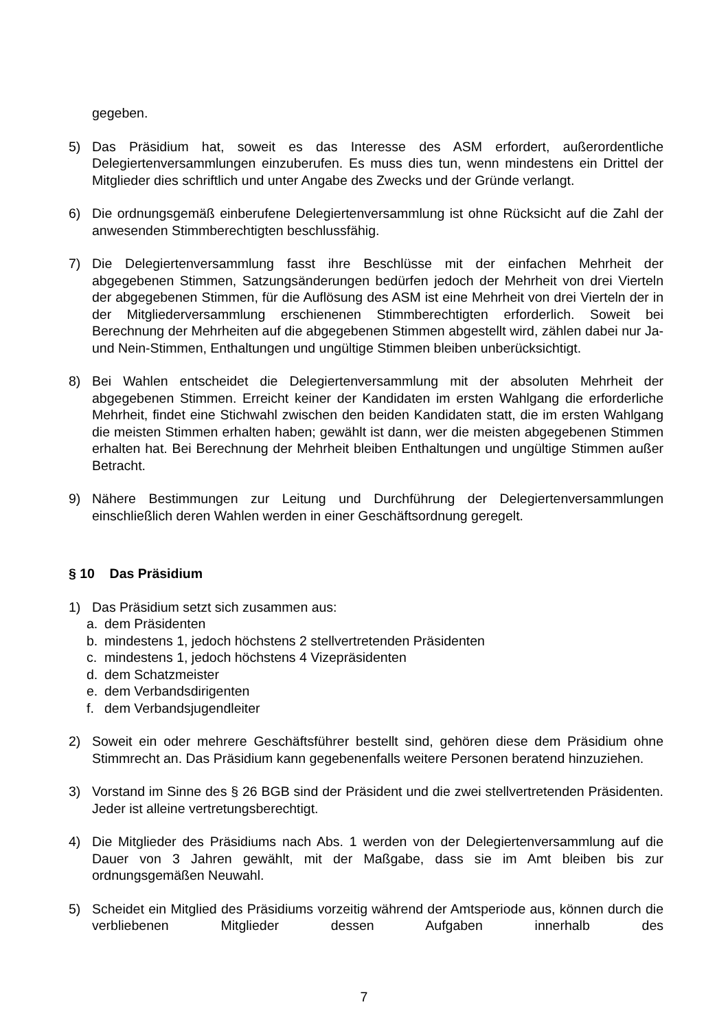gegeben.
5) Das Präsidium hat, soweit es das Interesse des ASM erfordert, außerordentliche Delegiertenversammlungen einzuberufen. Es muss dies tun, wenn mindestens ein Drittel der Mitglieder dies schriftlich und unter Angabe des Zwecks und der Gründe verlangt.
6) Die ordnungsgemäß einberufene Delegiertenversammlung ist ohne Rücksicht auf die Zahl der anwesenden Stimmberechtigten beschlussfähig.
7) Die Delegiertenversammlung fasst ihre Beschlüsse mit der einfachen Mehrheit der abgegebenen Stimmen, Satzungsänderungen bedürfen jedoch der Mehrheit von drei Vierteln der abgegebenen Stimmen, für die Auflösung des ASM ist eine Mehrheit von drei Vierteln der in der Mitgliederversammlung erschienenen Stimmberechtigten erforderlich. Soweit bei Berechnung der Mehrheiten auf die abgegebenen Stimmen abgestellt wird, zählen dabei nur Ja- und Nein-Stimmen, Enthaltungen und ungültige Stimmen bleiben unberücksichtigt.
8) Bei Wahlen entscheidet die Delegiertenversammlung mit der absoluten Mehrheit der abgegebenen Stimmen. Erreicht keiner der Kandidaten im ersten Wahlgang die erforderliche Mehrheit, findet eine Stichwahl zwischen den beiden Kandidaten statt, die im ersten Wahlgang die meisten Stimmen erhalten haben; gewählt ist dann, wer die meisten abgegebenen Stimmen erhalten hat. Bei Berechnung der Mehrheit bleiben Enthaltungen und ungültige Stimmen außer Betracht.
9) Nähere Bestimmungen zur Leitung und Durchführung der Delegiertenversammlungen einschließlich deren Wahlen werden in einer Geschäftsordnung geregelt.
§ 10 Das Präsidium
1) Das Präsidium setzt sich zusammen aus:
a. dem Präsidenten
b. mindestens 1, jedoch höchstens 2 stellvertretenden Präsidenten
c. mindestens 1, jedoch höchstens 4 Vizepräsidenten
d. dem Schatzmeister
e. dem Verbandsdirigenten
f. dem Verbandsjugendleiter
2) Soweit ein oder mehrere Geschäftsführer bestellt sind, gehören diese dem Präsidium ohne Stimmrecht an. Das Präsidium kann gegebenenfalls weitere Personen beratend hinzuziehen.
3) Vorstand im Sinne des § 26 BGB sind der Präsident und die zwei stellvertretenden Präsidenten. Jeder ist alleine vertretungsberechtigt.
4) Die Mitglieder des Präsidiums nach Abs. 1 werden von der Delegiertenversammlung auf die Dauer von 3 Jahren gewählt, mit der Maßgabe, dass sie im Amt bleiben bis zur ordnungsgemäßen Neuwahl.
5) Scheidet ein Mitglied des Präsidiums vorzeitig während der Amtsperiode aus, können durch die verbliebenen Mitglieder dessen Aufgaben innerhalb des
7